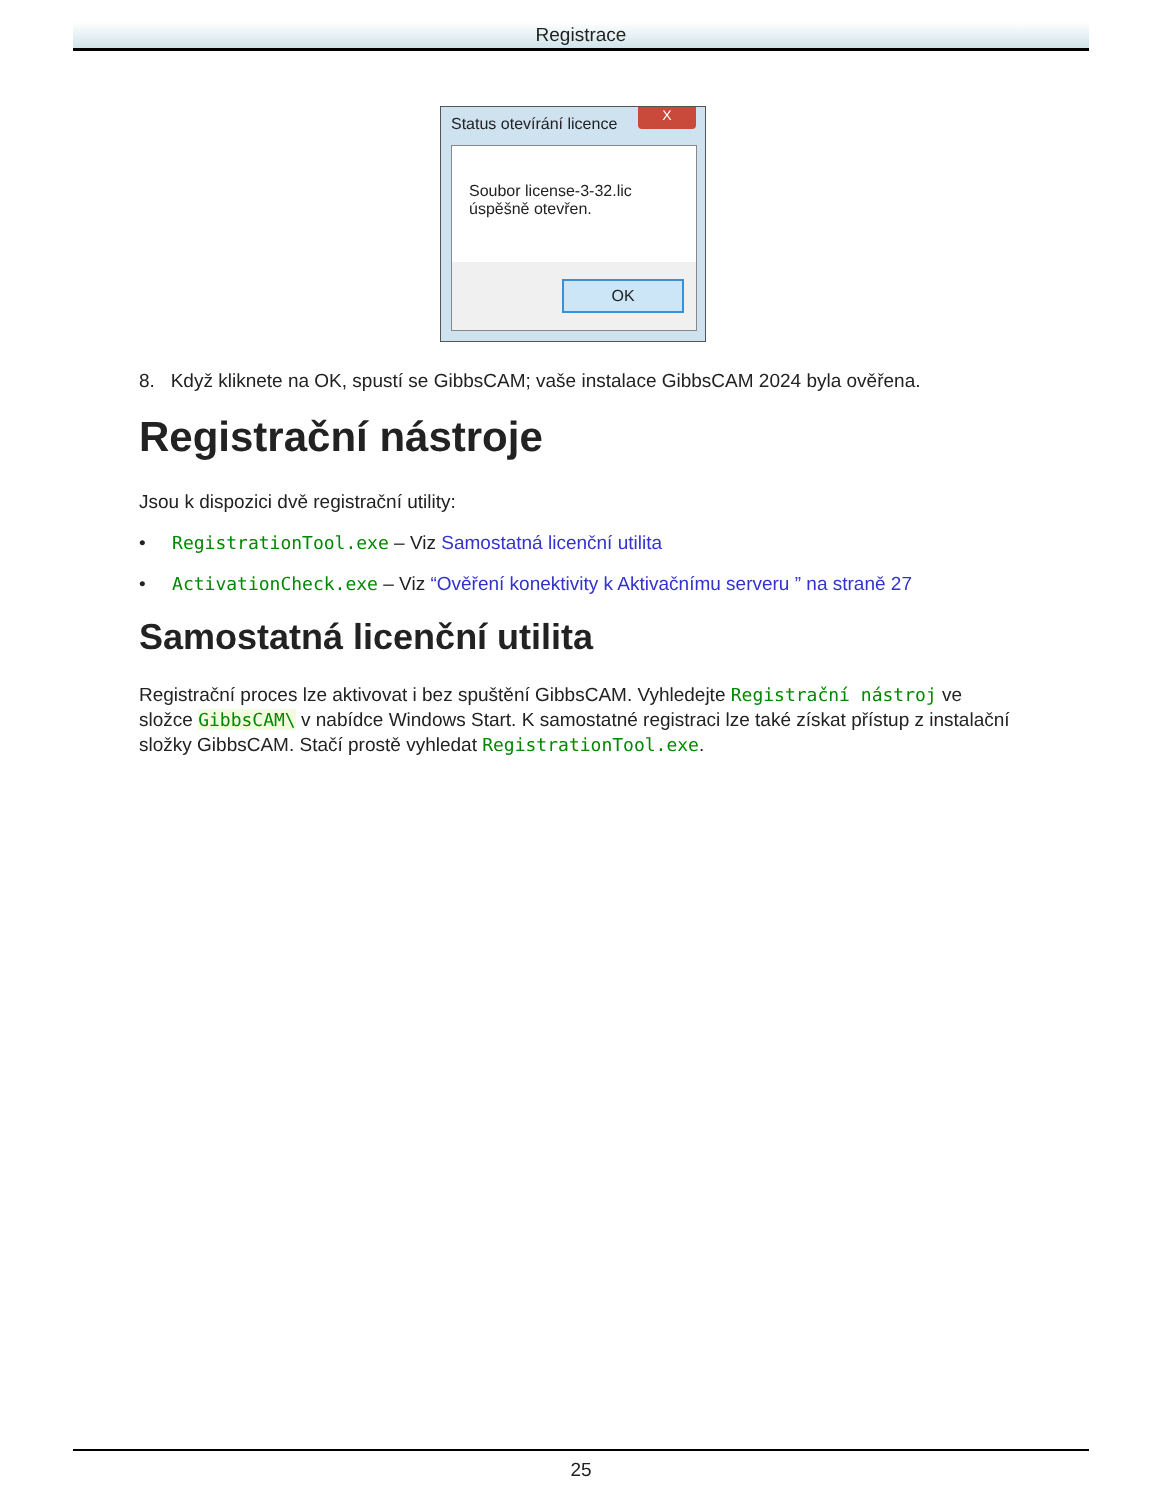Registrace
Status otevírání licence
X
Soubor license-3-32.lic
úspěšně otevřen.
OK
8. Když kliknete na OK, spustí se GibbsCAM; vaše instalace GibbsCAM 2024 byla ověřena.
Registrační nástroje
Jsou k dispozici dvě registrační utility:
• RegistrationTool.exe – Viz Samostatná licenční utilita
• ActivationCheck.exe – Viz “Ověření konektivity k Aktivačnímu serveru ” na straně 27
Samostatná licenční utilita
Registrační proces lze aktivovat i bez spuštění GibbsCAM. Vyhledejte Registrační nástroj ve složce GibbsCAM\ v nabídce Windows Start. K samostatné registraci lze také získat přístup z instalační složky GibbsCAM. Stačí prostě vyhledat RegistrationTool.exe.
25